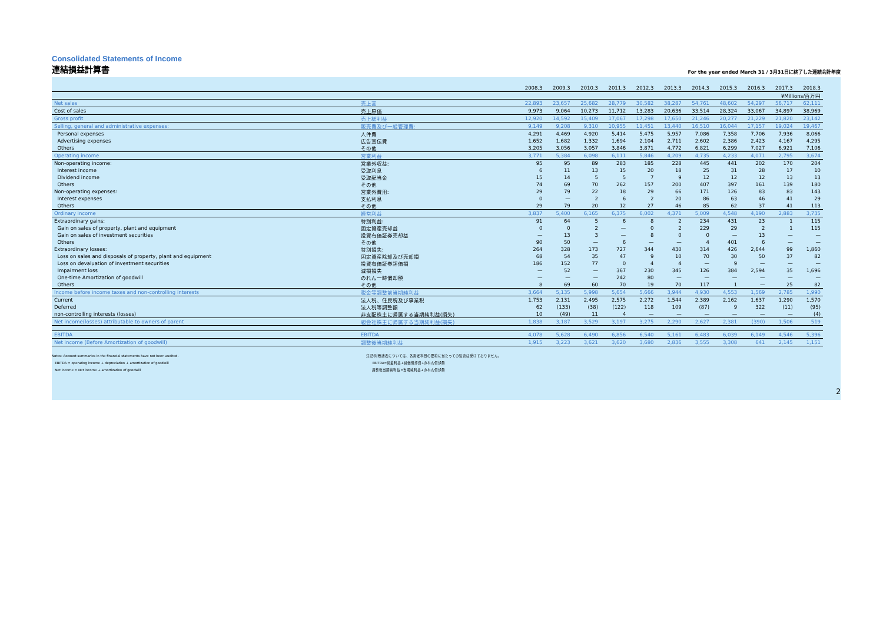Consolidated Statements of Income
連結損益計算書
For the year ended March 31 / 3月31日に終了した連結会計年度
| | | 2008.3 | 2009.3 | 2010.3 | 2011.3 | 2012.3 | 2013.3 | 2014.3 | 2015.3 | 2016.3 | 2017.3 | 2018.3 |
| --- | --- | --- | --- | --- | --- | --- | --- | --- | --- | --- | --- | --- |
| | | ¥Millions/百万円 | | | | | | | | | | |
| Net sales | 売上高 | 22,893 | 23,657 | 25,682 | 28,779 | 30,582 | 38,287 | 54,761 | 48,602 | 54,297 | 56,717 | 62,111 |
| Cost of sales | 売上原価 | 9,973 | 9,064 | 10,273 | 11,712 | 13,283 | 20,636 | 33,514 | 28,324 | 33,067 | 34,897 | 38,969 |
| Gross profit | 売上総利益 | 12,920 | 14,592 | 15,409 | 17,067 | 17,298 | 17,650 | 21,246 | 20,277 | 21,229 | 21,820 | 23,142 |
| Selling, general and administrative expenses: | 販売費及び一般管理費: | 9,149 | 9,208 | 9,310 | 10,955 | 11,451 | 13,440 | 16,510 | 16,044 | 17,157 | 19,024 | 19,467 |
| Personal expenses | 人件費 | 4,291 | 4,469 | 4,920 | 5,414 | 5,475 | 5,957 | 7,086 | 7,358 | 7,706 | 7,936 | 8,066 |
| Advertising expenses | 広告宣伝費 | 1,652 | 1,682 | 1,332 | 1,694 | 2,104 | 2,711 | 2,602 | 2,386 | 2,423 | 4,167 | 4,295 |
| Others | その他 | 3,205 | 3,056 | 3,057 | 3,846 | 3,871 | 4,772 | 6,821 | 6,299 | 7,027 | 6,921 | 7,106 |
| Operating income | 営業利益 | 3,771 | 5,384 | 6,098 | 6,111 | 5,846 | 4,209 | 4,735 | 4,233 | 4,071 | 2,795 | 3,674 |
| Non-operating income: | 営業外収益: | 95 | 95 | 89 | 283 | 185 | 228 | 445 | 441 | 202 | 170 | 204 |
| Interest income | 受取利息 | 6 | 11 | 13 | 15 | 20 | 18 | 25 | 31 | 28 | 17 | 10 |
| Dividend income | 受取配当金 | 15 | 14 | 5 | 5 | 7 | 9 | 12 | 12 | 12 | 13 | 13 |
| Others | その他 | 74 | 69 | 70 | 262 | 157 | 200 | 407 | 397 | 161 | 139 | 180 |
| Non-operating expenses: | 営業外費用: | 29 | 79 | 22 | 18 | 29 | 66 | 171 | 126 | 83 | 83 | 143 |
| Interest expenses | 支払利息 | 0 | — | 2 | 6 | 2 | 20 | 86 | 63 | 46 | 41 | 29 |
| Others | その他 | 29 | 79 | 20 | 12 | 27 | 46 | 85 | 62 | 37 | 41 | 113 |
| Ordinary income | 経常利益 | 3,837 | 5,400 | 6,165 | 6,375 | 6,002 | 4,371 | 5,009 | 4,548 | 4,190 | 2,883 | 3,735 |
| Extraordinary gains: | 特別利益: | 91 | 64 | 5 | 6 | 8 | 2 | 234 | 431 | 23 | 1 | 115 |
| Gain on sales of property, plant and equipment | 固定資産売却益 | 0 | 0 | 2 | — | 0 | 2 | 229 | 29 | 2 | 1 | 115 |
| Gain on sales of investment securities | 投資有価証券売却益 | — | 13 | 3 | — | 8 | 0 | 0 | — | 13 | — | — |
| Others | その他 | 90 | 50 | — | 6 | — | — | 4 | 401 | 6 | — | — |
| Extraordinary losses: | 特別損失: | 264 | 328 | 173 | 727 | 344 | 430 | 314 | 426 | 2,644 | 99 | 1,860 |
| Loss on sales and disposals of property, plant and equipment | 固定資産除却及び売却損 | 68 | 54 | 35 | 47 | 9 | 10 | 70 | 30 | 50 | 37 | 82 |
| Loss on devaluation of investment securities | 投資有価証券評価損 | 186 | 152 | 77 | 0 | 4 | 4 | — | 9 | — | — | — |
| Impairment loss | 減損損失 | — | 52 | — | 367 | 230 | 345 | 126 | 384 | 2,594 | 35 | 1,696 |
| One-time Amortization of goodwill | のれん一時償却額 | — | — | — | 242 | 80 | — | — | — | — | — | — |
| Others | その他 | 8 | 69 | 60 | 70 | 19 | 70 | 117 | 1 | — | 25 | 82 |
| Income before income taxes and non-controlling interests | 税金等調整前当期純利益 | 3,664 | 5,135 | 5,998 | 5,654 | 5,666 | 3,944 | 4,930 | 4,553 | 1,569 | 2,785 | 1,990 |
| Current | 法人税、住民税及び事業税 | 1,753 | 2,131 | 2,495 | 2,575 | 2,272 | 1,544 | 2,389 | 2,162 | 1,637 | 1,290 | 1,570 |
| Deferred | 法人税等調整額 | 62 | (133) | (38) | (122) | 118 | 109 | (87) | 9 | 322 | (11) | (95) |
| non-controlling interests (losses) | 非支配株主に帰属する当期純利益(損失) | 10 | (49) | 11 | 4 | — | — | — | — | — | — | (4) |
| Net income(losses) attributable to owners of parent | 親会社株主に帰属する当期純利益(損失) | 1,838 | 3,187 | 3,529 | 3,197 | 3,275 | 2,290 | 2,627 | 2,381 | (390) | 1,506 | 519 |
| EBITDA | EBITDA | 4,078 | 5,628 | 6,490 | 6,856 | 6,540 | 5,161 | 6,483 | 6,039 | 6,149 | 4,546 | 5,396 |
| Net income (Before Amortization of goodwill) | 調整後当期純利益 | 1,915 | 3,223 | 3,621 | 3,620 | 3,680 | 2,836 | 3,555 | 3,308 | 641 | 2,145 | 1,151 |
Notes: Account summaries in the financial statements have not been audited.
EBITDA = operating income + depreciation + amortization of goodwill
Net income = Net income + amortization of goodwill
注記:財務諸表については、各勘定科目の要約に当たっての監査は受けておりません。
EBITDA=営業利益+減価償却費+のれん償却額
調整後当期純利益=当期純利益+のれん償却額
2